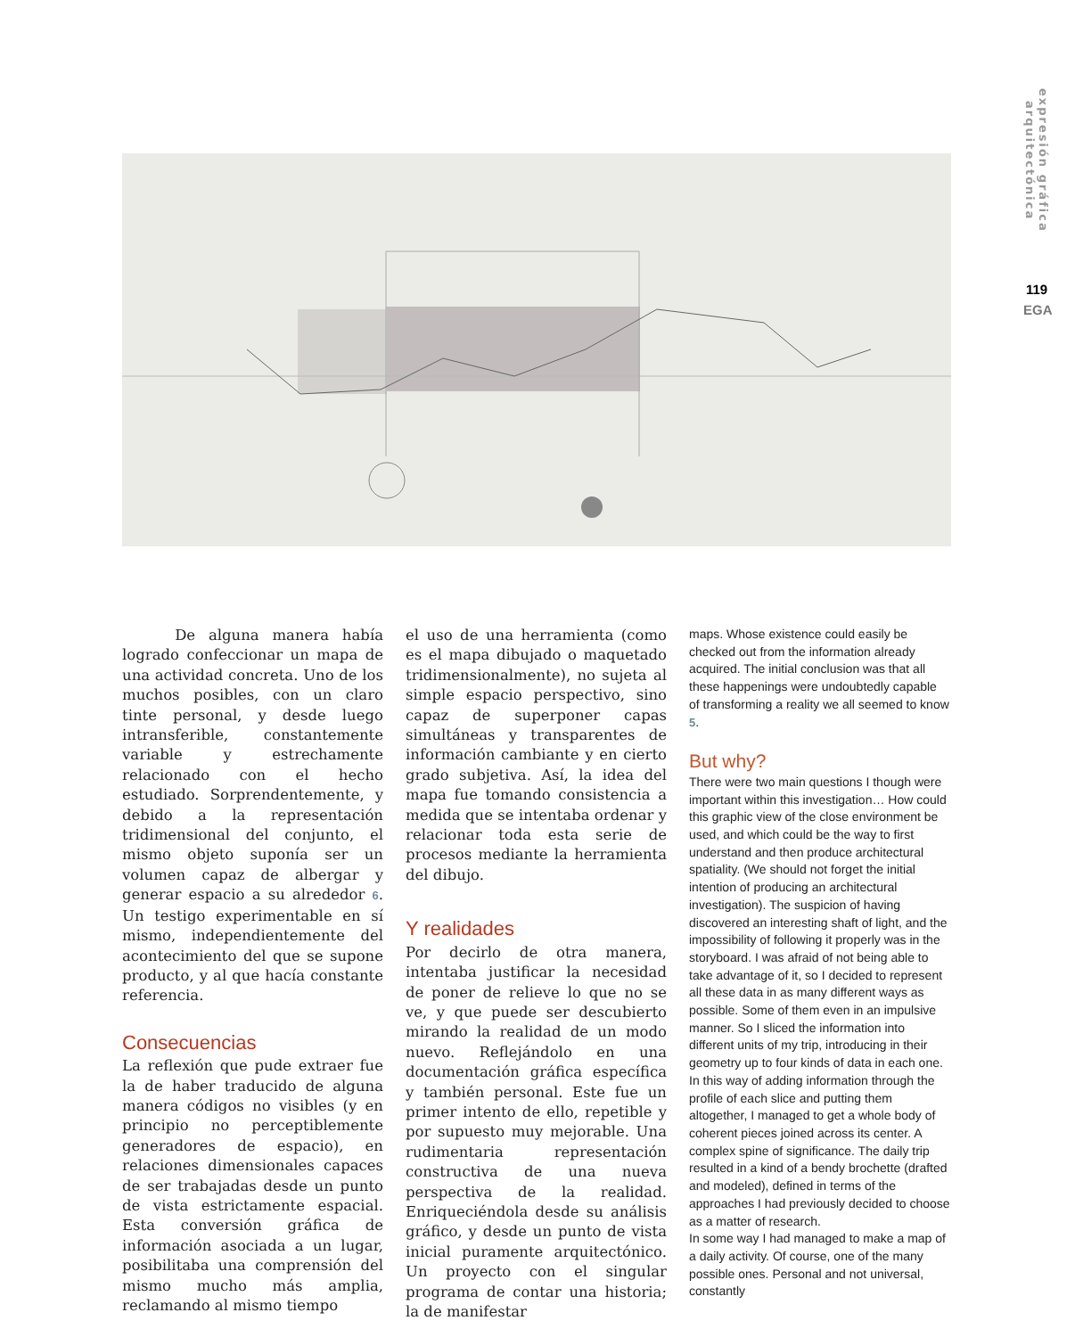expresión gráfica arquitectónica
119
EGA
De alguna manera había logrado confeccionar un mapa de una actividad concreta. Uno de los muchos posibles, con un claro tinte personal, y desde luego intransferible, constantemente variable y estrechamente relacionado con el hecho estudiado. Sorprendentemente, y debido a la representación tridimensional del conjunto, el mismo objeto suponía ser un volumen capaz de albergar y generar espacio a su alrededor 6. Un testigo experimentable en sí mismo, independientemente del acontecimiento del que se supone producto, y al que hacía constante referencia.
Consecuencias
La reflexión que pude extraer fue la de haber traducido de alguna manera códigos no visibles (y en principio no perceptiblemente generadores de espacio), en relaciones dimensionales capaces de ser trabajadas desde un punto de vista estrictamente espacial. Esta conversión gráfica de información asociada a un lugar, posibilitaba una comprensión del mismo mucho más amplia, reclamando al mismo tiempo
el uso de una herramienta (como es el mapa dibujado o maquetado tridimensionalmente), no sujeta al simple espacio perspectivo, sino capaz de superponer capas simultáneas y transparentes de información cambiante y en cierto grado subjetiva. Así, la idea del mapa fue tomando consistencia a medida que se intentaba ordenar y relacionar toda esta serie de procesos mediante la herramienta del dibujo.
Y realidades
Por decirlo de otra manera, intentaba justificar la necesidad de poner de relieve lo que no se ve, y que puede ser descubierto mirando la realidad de un modo nuevo. Reflejándolo en una documentación gráfica específica y también personal. Este fue un primer intento de ello, repetible y por supuesto muy mejorable. Una rudimentaria representación constructiva de una nueva perspectiva de la realidad. Enriqueciéndola desde su análisis gráfico, y desde un punto de vista inicial puramente arquitectónico. Un proyecto con el singular programa de contar una historia; la de manifestar
maps. Whose existence could easily be checked out from the information already acquired. The initial conclusion was that all these happenings were undoubtedly capable of transforming a reality we all seemed to know 5.
But why?
There were two main questions I though were important within this investigation… How could this graphic view of the close environment be used, and which could be the way to first understand and then produce architectural spatiality. (We should not forget the initial intention of producing an architectural investigation). The suspicion of having discovered an interesting shaft of light, and the impossibility of following it properly was in the storyboard. I was afraid of not being able to take advantage of it, so I decided to represent all these data in as many different ways as possible. Some of them even in an impulsive manner. So I sliced the information into different units of my trip, introducing in their geometry up to four kinds of data in each one. In this way of adding information through the profile of each slice and putting them altogether, I managed to get a whole body of coherent pieces joined across its center. A complex spine of significance. The daily trip resulted in a kind of a bendy brochette (drafted and modeled), defined in terms of the approaches I had previously decided to choose as a matter of research.
In some way I had managed to make a map of a daily activity. Of course, one of the many possible ones. Personal and not universal, constantly